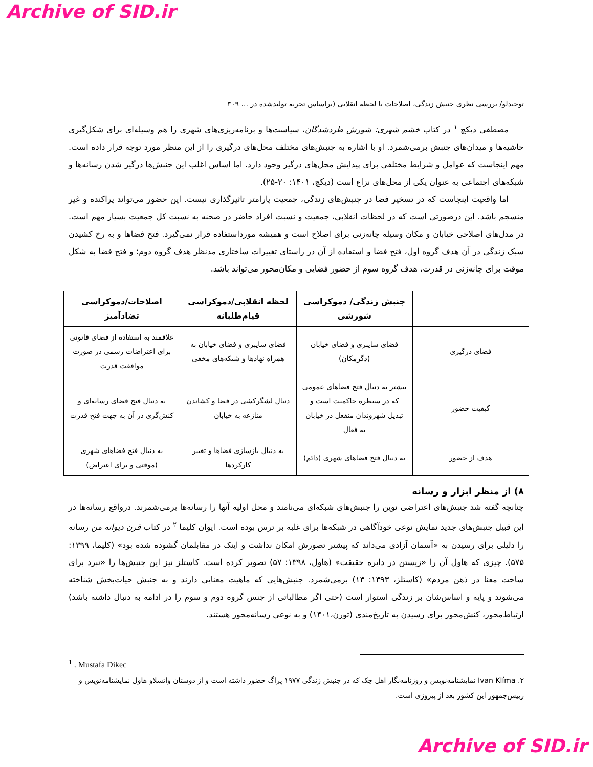Archive of SID.ir
توحیدلو/ بررسی نظری جنبش زندگی، اصلاحات یا لحظه انقلابی (براساس تجربه تولیدشده در ... ۳۰۹
مصطفی دیکچ <sup>۱</sup> در کتاب خشم شهری: شورش طردشدگان، سیاست‌ها و برنامه‌ریزی‌های شهری را هم وسیله‌ای برای شکل‌گیری حاشیه‌ها و میدان‌های جنبش برمی‌شمرد. او با اشاره به جنبش‌های مختلف محل‌های درگیری را از این منظر مورد توجه قرار داده است. مهم اینجاست که عوامل و شرایط مختلفی برای پیدایش محل‌های درگیر وجود دارد. اما اساس اغلب این جنبش‌ها درگیر شدن رسانه‌ها و شبکه‌های اجتماعی به عنوان یکی از محل‌های نزاع است (دیکچ، ۱۴۰۱: ۲۰-۲۵).
اما واقعیت اینجاست که در تسخیر فضا در جنبش‌های زندگی، جمعیت پارامتر تاثیرگذاری نیست. این حضور می‌تواند پراکنده و غیر منسجم باشد. این درصورتی است که در لحظات انقلابی، جمعیت و نسبت افراد حاضر در صحنه به نسبت کل جمعیت بسیار مهم است. در مدل‌های اصلاحی خیابان و مکان وسیله چانه‌زنی برای اصلاح است و همیشه مورداستفاده قرار نمی‌گیرد. فتح فضاها و به رخ کشیدن سبک زندگی در آن هدف گروه اول، فتح فضا و استفاده از آن در راستای تغییرات ساختاری مدنظر هدف گروه دوم؛ و فتح فضا به شکل موقت برای چانه‌زنی در قدرت، هدف گروه سوم از حضور فضایی و مکان‌محور می‌تواند باشد.
| | جنبش زندگی/ دموکراسی شورشی | لحظه انقلابی/دموکراسی قیام‌طلبانه | اصلاحات/دموکراسی تضادآمیز |
| --- | --- | --- | --- |
| فضای درگیری | فضای سایبری و فضای خیابان (دگرمکان) | فضای سایبری و فضای خیابان به همراه نهادها و شبکه‌های مخفی | علاقمند به استفاده از فضای قانونی برای اعتراضات رسمی در صورت موافقت قدرت |
| کیفیت حضور | بیشتر به دنبال فتح فضاهای عمومی که در سیطره حاکمیت است و تبدیل شهروندان منفعل در خیابان به فعال | دنبال لشگرکشی در فضا و کشاندن منازعه به خیابان | به دنبال فتح فضای رسانه‌ای و کنش‌گری در آن به جهت فتح قدرت |
| هدف از حضور | به دنبال فتح فضاهای شهری (دائم) | به دنبال بازسازی فضاها و تغییر کارکردها | به دنبال فتح فضاهای شهری (موقتی و برای اعتراض) |
۸) از منظر ابزار و رسانه
چنانچه گفته شد جنبش‌های اعتراضی نوین را جنبش‌های شبکه‌ای می‌نامند و محل اولیه آنها را رسانه‌ها برمی‌شمرند. درواقع رسانه‌ها در این قبیل جنبش‌های جدید نمایش نوعی خودآگاهی در شبکه‌ها برای غلبه بر ترس بوده است. ایوان کلیما <sup>۲</sup> در کتاب قرن دیوانه من رسانه را دلیلی برای رسیدن به «آسمان آزادی می‌داند که پیشتر تصورش امکان نداشت و اینک در مقابلمان گشوده شده بود» (کلیما، ۱۳۹۹: ۵۷۵). چیزی که هاول آن را «زیستن در دایره حقیقت» (هاول، ۱۳۹۸: ۵۷) تصویر کرده است. کاستلز نیز این جنبش‌ها را «نبرد برای ساخت معنا در ذهن مردم» (کاستلز، ۱۳۹۳: ۱۳) برمی‌شمرد. جنبش‌هایی که ماهیت معنایی دارند و به جنبش حیات‌بخش شناخته می‌شوند و پایه و اساس‌شان بر زندگی استوار است (حتی اگر مطالباتی از جنس گروه دوم و سوم را در ادامه به دنبال داشته باشد) ارتباط‌محور، کنش‌محور برای رسیدن به تاریخ‌مندی (تورن،۱۴۰۱) و به نوعی رسانه‌محور هستند.
<sup>1</sup> . Mustafa Dikec
۲. Ivan Klíma نمایشنامه‌نویس و روزنامه‌نگار اهل چک که در جنبش زندگی ۱۹۷۷ پراگ حضور داشته است و از دوستان واتسلاو هاول نمایشنامه‌نویس و رییس‌جمهور این کشور بعد از پیروزی است.
Archive of SID.ir